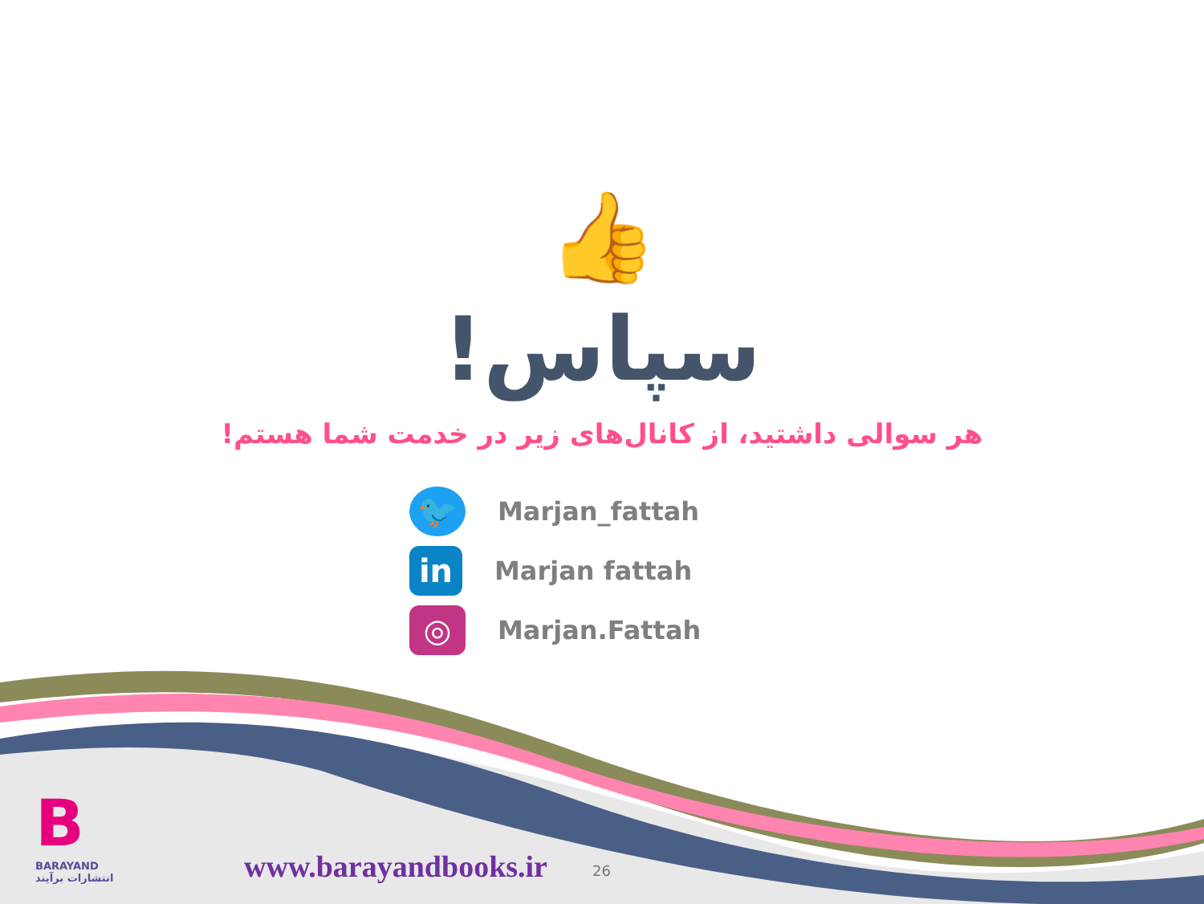👍
سپاس!
هر سوالی داشتید، از کانال‌های زیر در خدمت شما هستم!
🐦 Marjan_fattah
in Marjan fattah
◎ Marjan.Fattah
B
BARAYAND
انتشارات برآیند
www.barayandbooks.ir 26